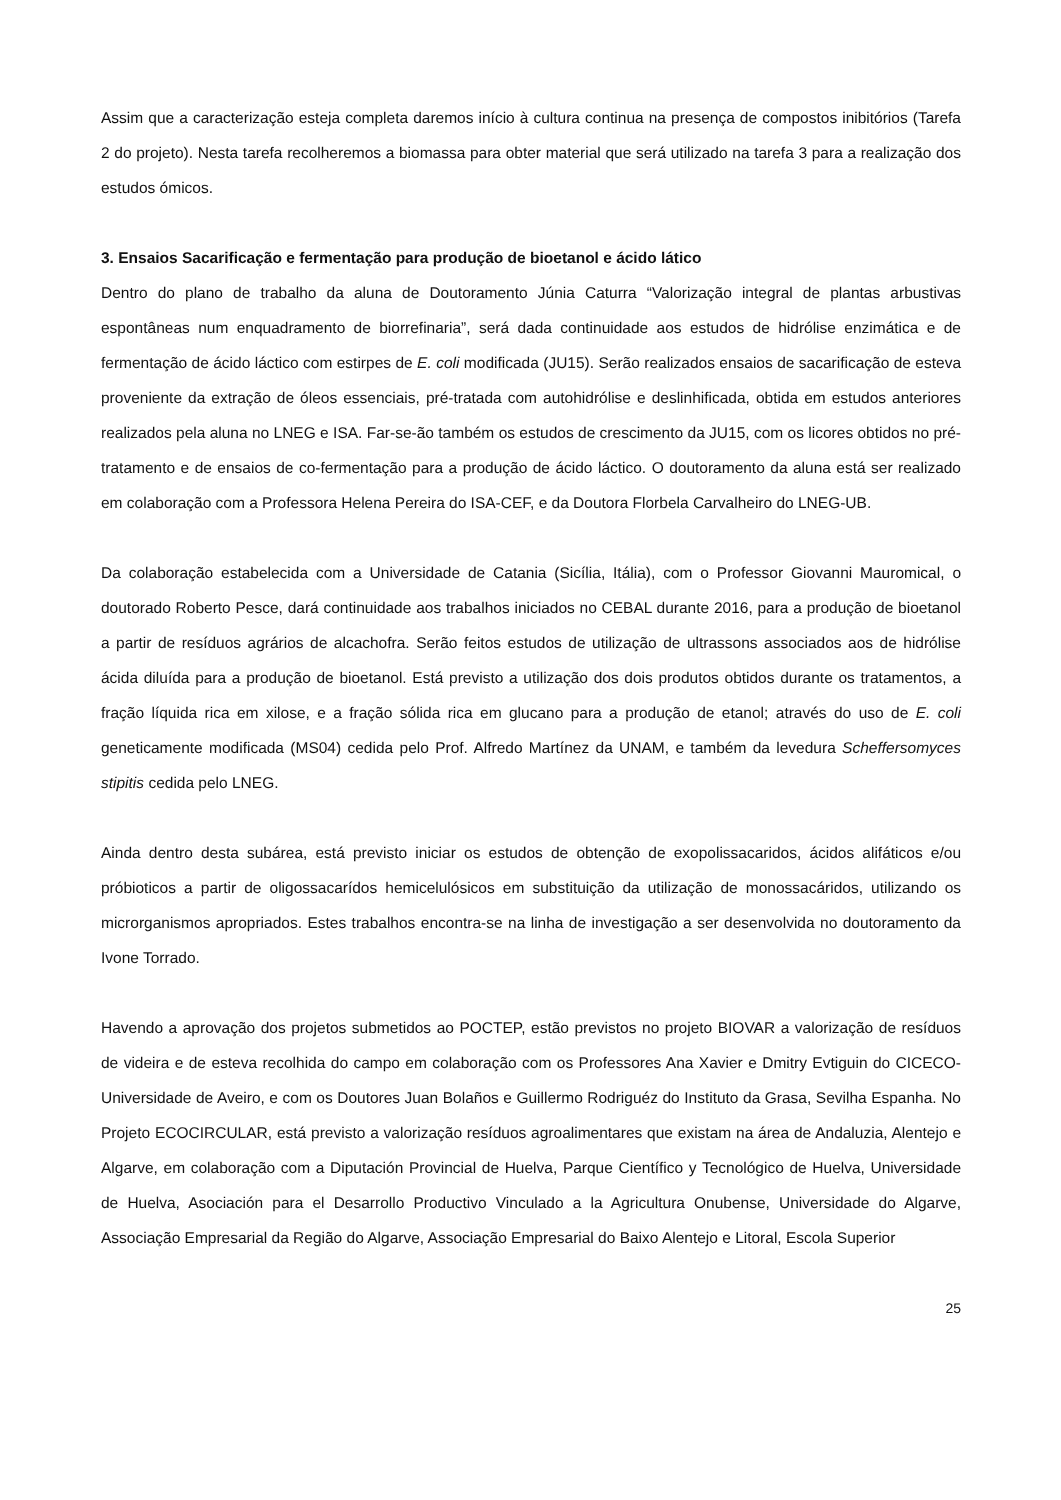Assim que a caracterização esteja completa daremos início à cultura continua na presença de compostos inibitórios (Tarefa 2 do projeto). Nesta tarefa recolheremos a biomassa para obter material que será utilizado na tarefa 3 para a realização dos estudos ómicos.
3. Ensaios Sacarificação e fermentação para produção de bioetanol e ácido lático
Dentro do plano de trabalho da aluna de Doutoramento Júnia Caturra “Valorização integral de plantas arbustivas espontâneas num enquadramento de biorrefinaria”, será dada continuidade aos estudos de hidrólise enzimática e de fermentação de ácido láctico com estirpes de E. coli modificada (JU15). Serão realizados ensaios de sacarificação de esteva proveniente da extração de óleos essenciais, pré-tratada com autohidrólise e deslinhificada, obtida em estudos anteriores realizados pela aluna no LNEG e ISA. Far-se-ão também os estudos de crescimento da JU15, com os licores obtidos no pré-tratamento e de ensaios de co-fermentação para a produção de ácido láctico. O doutoramento da aluna está ser realizado em colaboração com a Professora Helena Pereira do ISA-CEF, e da Doutora Florbela Carvalheiro do LNEG-UB.
Da colaboração estabelecida com a Universidade de Catania (Sicília, Itália), com o Professor Giovanni Mauromical, o doutorado Roberto Pesce, dará continuidade aos trabalhos iniciados no CEBAL durante 2016, para a produção de bioetanol a partir de resíduos agrários de alcachofra. Serão feitos estudos de utilização de ultrassons associados aos de hidrólise ácida diluída para a produção de bioetanol. Está previsto a utilização dos dois produtos obtidos durante os tratamentos, a fração líquida rica em xilose, e a fração sólida rica em glucano para a produção de etanol; através do uso de E. coli geneticamente modificada (MS04) cedida pelo Prof. Alfredo Martínez da UNAM, e também da levedura Scheffersomyces stipitis cedida pelo LNEG.
Ainda dentro desta subárea, está previsto iniciar os estudos de obtenção de exopolissacaridos, ácidos alifáticos e/ou próbioticos a partir de oligossacarídos hemicelulósicos em substituição da utilização de monossacáridos, utilizando os microrganismos apropriados. Estes trabalhos encontra-se na linha de investigação a ser desenvolvida no doutoramento da Ivone Torrado.
Havendo a aprovação dos projetos submetidos ao POCTEP, estão previstos no projeto BIOVAR a valorização de resíduos de videira e de esteva recolhida do campo em colaboração com os Professores Ana Xavier e Dmitry Evtiguin do CICECO- Universidade de Aveiro, e com os Doutores Juan Bolaños e Guillermo Rodriguéz do Instituto da Grasa, Sevilha Espanha. No Projeto ECOCIRCULAR, está previsto a valorização resíduos agroalimentares que existam na área de Andaluzia, Alentejo e Algarve, em colaboração com a Diputación Provincial de Huelva, Parque Científico y Tecnológico de Huelva, Universidade de Huelva, Asociación para el Desarrollo Productivo Vinculado a la Agricultura Onubense, Universidade do Algarve, Associação Empresarial da Região do Algarve, Associação Empresarial do Baixo Alentejo e Litoral, Escola Superior
25